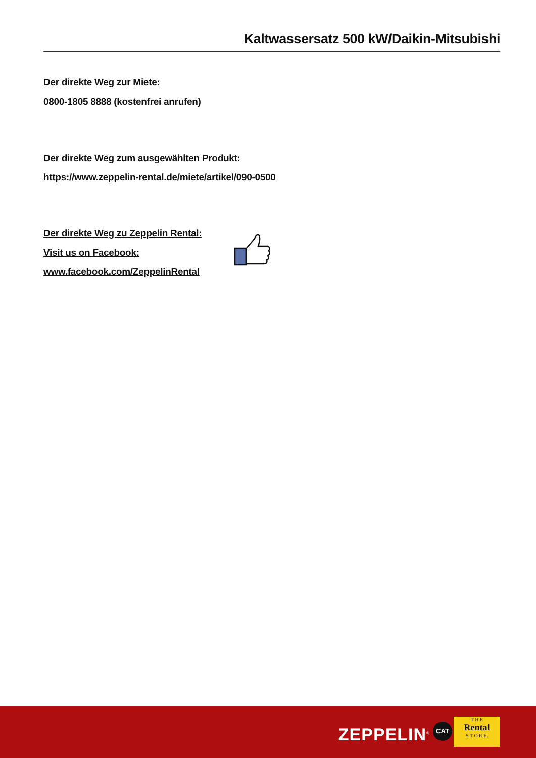Kaltwassersatz 500 kW/Daikin-Mitsubishi
Der direkte Weg zur Miete:
0800-1805 8888 (kostenfrei anrufen)
Der direkte Weg zum ausgewählten Produkt:
https://www.zeppelin-rental.de/miete/artikel/090-0500
Der direkte Weg zu Zeppelin Rental:
Visit us on Facebook:
www.facebook.com/ZeppelinRental
ZEPPELIN<sup>®</sup> CAT
T H E
Rental
S T O R E.